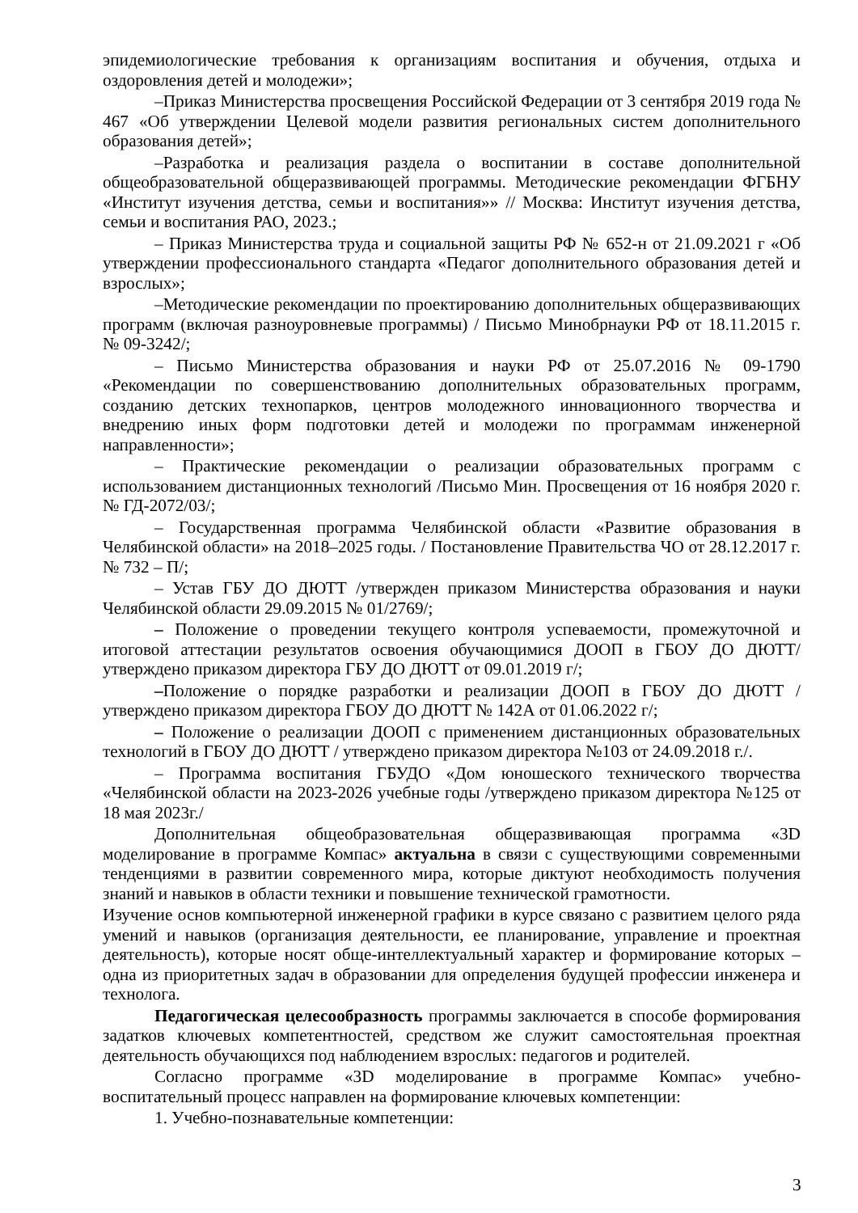эпидемиологические требования к организациям воспитания и обучения, отдыха и оздоровления детей и молодежи»;
–Приказ Министерства просвещения Российской Федерации от 3 сентября 2019 года № 467 «Об утверждении Целевой модели развития региональных систем дополнительного образования детей»;
–Разработка и реализация раздела о воспитании в составе дополнительной общеобразовательной общеразвивающей программы. Методические рекомендации ФГБНУ «Институт изучения детства, семьи и воспитания»» // Москва: Институт изучения детства, семьи и воспитания РАО, 2023.;
– Приказ Министерства труда и социальной защиты РФ № 652-н от 21.09.2021 г «Об утверждении профессионального стандарта «Педагог дополнительного образования детей и взрослых»;
–Методические рекомендации по проектированию дополнительных общеразвивающих программ (включая разноуровневые программы) / Письмо Минобрнауки РФ от 18.11.2015 г. № 09-3242/;
– Письмо Министерства образования и науки РФ от 25.07.2016 № 09-1790 «Рекомендации по совершенствованию дополнительных образовательных программ, созданию детских технопарков, центров молодежного инновационного творчества и внедрению иных форм подготовки детей и молодежи по программам инженерной направленности»;
– Практические рекомендации о реализации образовательных программ с использованием дистанционных технологий /Письмо Мин. Просвещения от 16 ноября 2020 г. № ГД-2072/03/;
– Государственная программа Челябинской области «Развитие образования в Челябинской области» на 2018–2025 годы. / Постановление Правительства ЧО от 28.12.2017 г. № 732 – П/;
– Устав ГБУ ДО ДЮТТ /утвержден приказом Министерства образования и науки Челябинской области 29.09.2015 № 01/2769/;
– Положение о проведении текущего контроля успеваемости, промежуточной и итоговой аттестации результатов освоения обучающимися ДООП в ГБОУ ДО ДЮТТ/утверждено приказом директора ГБУ ДО ДЮТТ от 09.01.2019 г/;
–Положение о порядке разработки и реализации ДООП в ГБОУ ДО ДЮТТ / утверждено приказом директора ГБОУ ДО ДЮТТ № 142А от 01.06.2022 г/;
– Положение о реализации ДООП с применением дистанционных образовательных технологий в ГБОУ ДО ДЮТТ / утверждено приказом директора №103 от 24.09.2018 г./.
– Программа воспитания ГБУДО «Дом юношеского технического творчества «Челябинской области на 2023-2026 учебные годы /утверждено приказом директора №125 от 18 мая 2023г./
Дополнительная общеобразовательная общеразвивающая программа «3D моделирование в программе Компас» актуальна в связи с существующими современными тенденциями в развитии современного мира, которые диктуют необходимость получения знаний и навыков в области техники и повышение технической грамотности.
Изучение основ компьютерной инженерной графики в курсе связано с развитием целого ряда умений и навыков (организация деятельности, ее планирование, управление и проектная деятельность), которые носят обще-интеллектуальный характер и формирование которых – одна из приоритетных задач в образовании для определения будущей профессии инженера и технолога.
Педагогическая целесообразность программы заключается в способе формирования задатков ключевых компетентностей, средством же служит самостоятельная проектная деятельность обучающихся под наблюдением взрослых: педагогов и родителей.
Согласно программе «3D моделирование в программе Компас» учебно-воспитательный процесс направлен на формирование ключевых компетенции:
1. Учебно-познавательные компетенции:
3